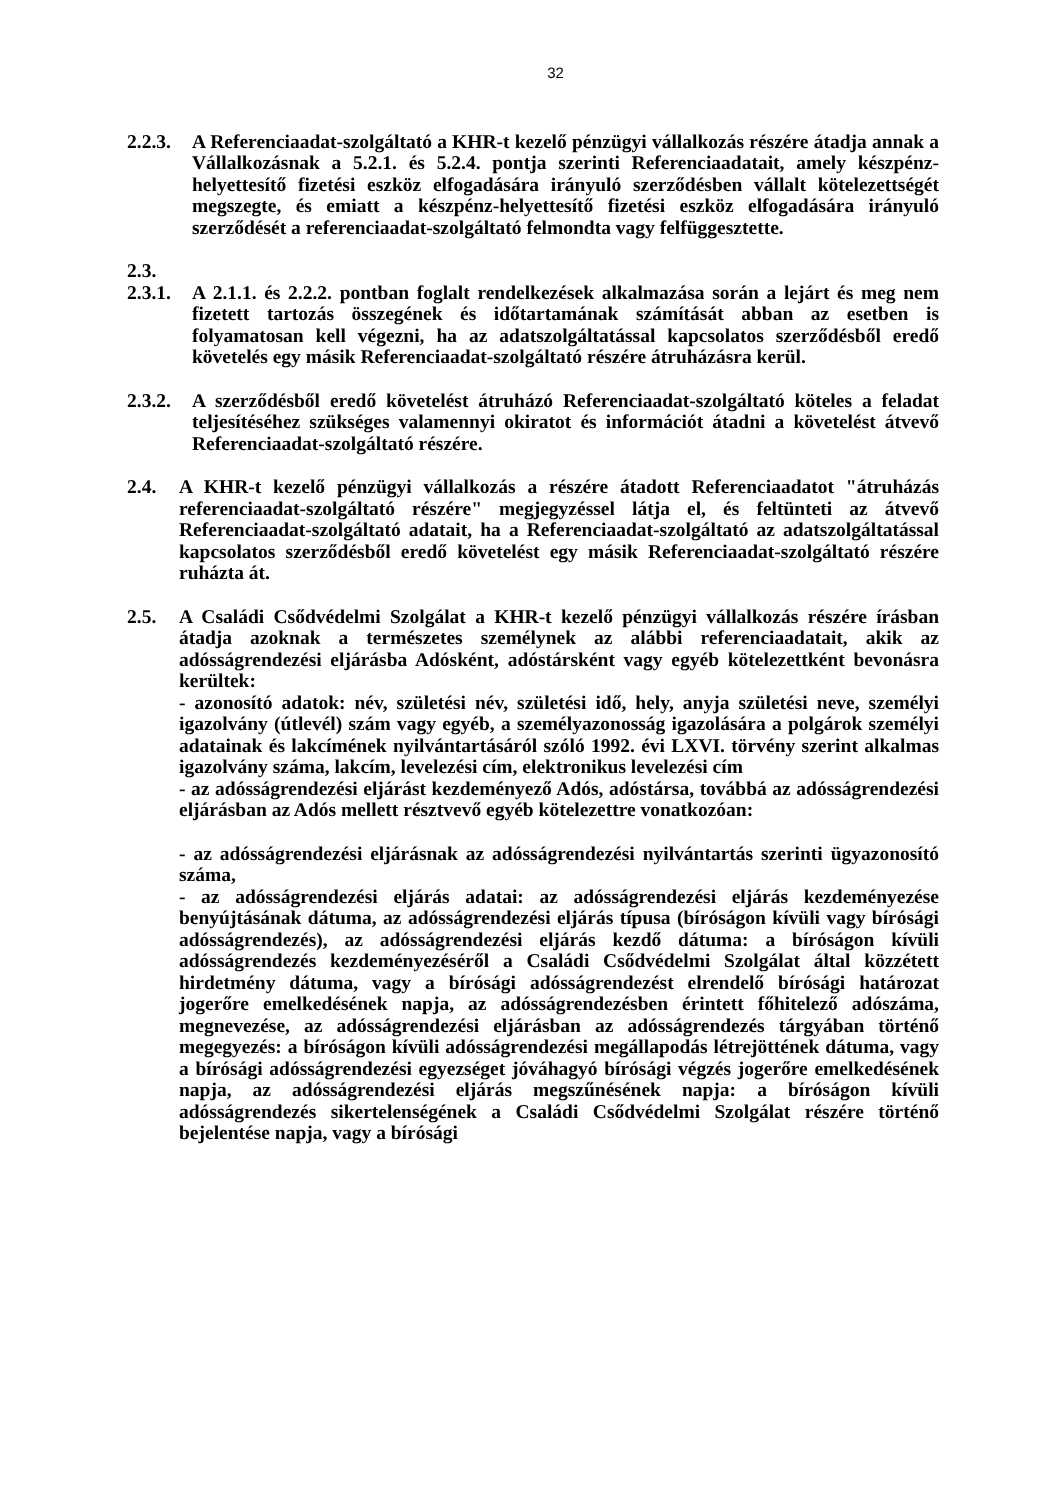32
2.2.3. A Referenciaadat-szolgáltató a KHR-t kezelő pénzügyi vállalkozás részére átadja annak a Vállalkozásnak a 5.2.1. és 5.2.4. pontja szerinti Referenciaadatait, amely készpénz-helyettesítő fizetési eszköz elfogadására irányuló szerződésben vállalt kötelezettségét megszegte, és emiatt a készpénz-helyettesítő fizetési eszköz elfogadására irányuló szerződését a referenciaadat-szolgáltató felmondta vagy felfüggesztette.
2.3.
2.3.1. A 2.1.1. és 2.2.2. pontban foglalt rendelkezések alkalmazása során a lejárt és meg nem fizetett tartozás összegének és időtartamának számítását abban az esetben is folyamatosan kell végezni, ha az adatszolgáltatással kapcsolatos szerződésből eredő követelés egy másik Referenciaadat-szolgáltató részére átruházásra kerül.
2.3.2. A szerződésből eredő követelést átruházó Referenciaadat-szolgáltató köteles a feladat teljesítéséhez szükséges valamennyi okiratot és információt átadni a követelést átvevő Referenciaadat-szolgáltató részére.
2.4. A KHR-t kezelő pénzügyi vállalkozás a részére átadott Referenciaadatot "átruházás referenciaadat-szolgáltató részére" megjegyzéssel látja el, és feltünteti az átvevő Referenciaadat-szolgáltató adatait, ha a Referenciaadat-szolgáltató az adatszolgáltatással kapcsolatos szerződésből eredő követelést egy másik Referenciaadat-szolgáltató részére ruházta át.
2.5. A Családi Csődvédelmi Szolgálat a KHR-t kezelő pénzügyi vállalkozás részére írásban átadja azoknak a természetes személynek az alábbi referenciaadatait, akik az adósságrendezési eljárásba Adósként, adóstársként vagy egyéb kötelezettként bevonásra kerültek:
- azonosító adatok: név, születési név, születési idő, hely, anyja születési neve, személyi igazolvány (útlevél) szám vagy egyéb, a személyazonosság igazolására a polgárok személyi adatainak és lakcímének nyilvántartásáról szóló 1992. évi LXVI. törvény szerint alkalmas igazolvány száma, lakcím, levelezési cím, elektronikus levelezési cím
- az adósságrendezési eljárást kezdeményező Adós, adóstársa, továbbá az adósságrendezési eljárásban az Adós mellett résztvevő egyéb kötelezettre vonatkozóan:
- az adósságrendezési eljárásnak az adósságrendezési nyilvántartás szerinti ügyazonosító száma,
- az adósságrendezési eljárás adatai: az adósságrendezési eljárás kezdeményezése benyújtásának dátuma, az adósságrendezési eljárás típusa (bíróságon kívüli vagy bírósági adósságrendezés), az adósságrendezési eljárás kezdő dátuma: a bíróságon kívüli adósságrendezés kezdeményezéséről a Családi Csődvédelmi Szolgálat által közzétett hirdetmény dátuma, vagy a bírósági adósságrendezést elrendelő bírósági határozat jogerőre emelkedésének napja, az adósságrendezésben érintett főhitelező adószáma, megnevezése, az adósságrendezési eljárásban az adósságrendezés tárgyában történő megegyezés: a bíróságon kívüli adósságrendezési megállapodás létrejöttének dátuma, vagy a bírósági adósságrendezési egyezséget jóváhagyó bírósági végzés jogerőre emelkedésének napja, az adósságrendezési eljárás megszűnésének napja: a bíróságon kívüli adósságrendezés sikertelenségének a Családi Csődvédelmi Szolgálat részére történő bejelentése napja, vagy a bírósági